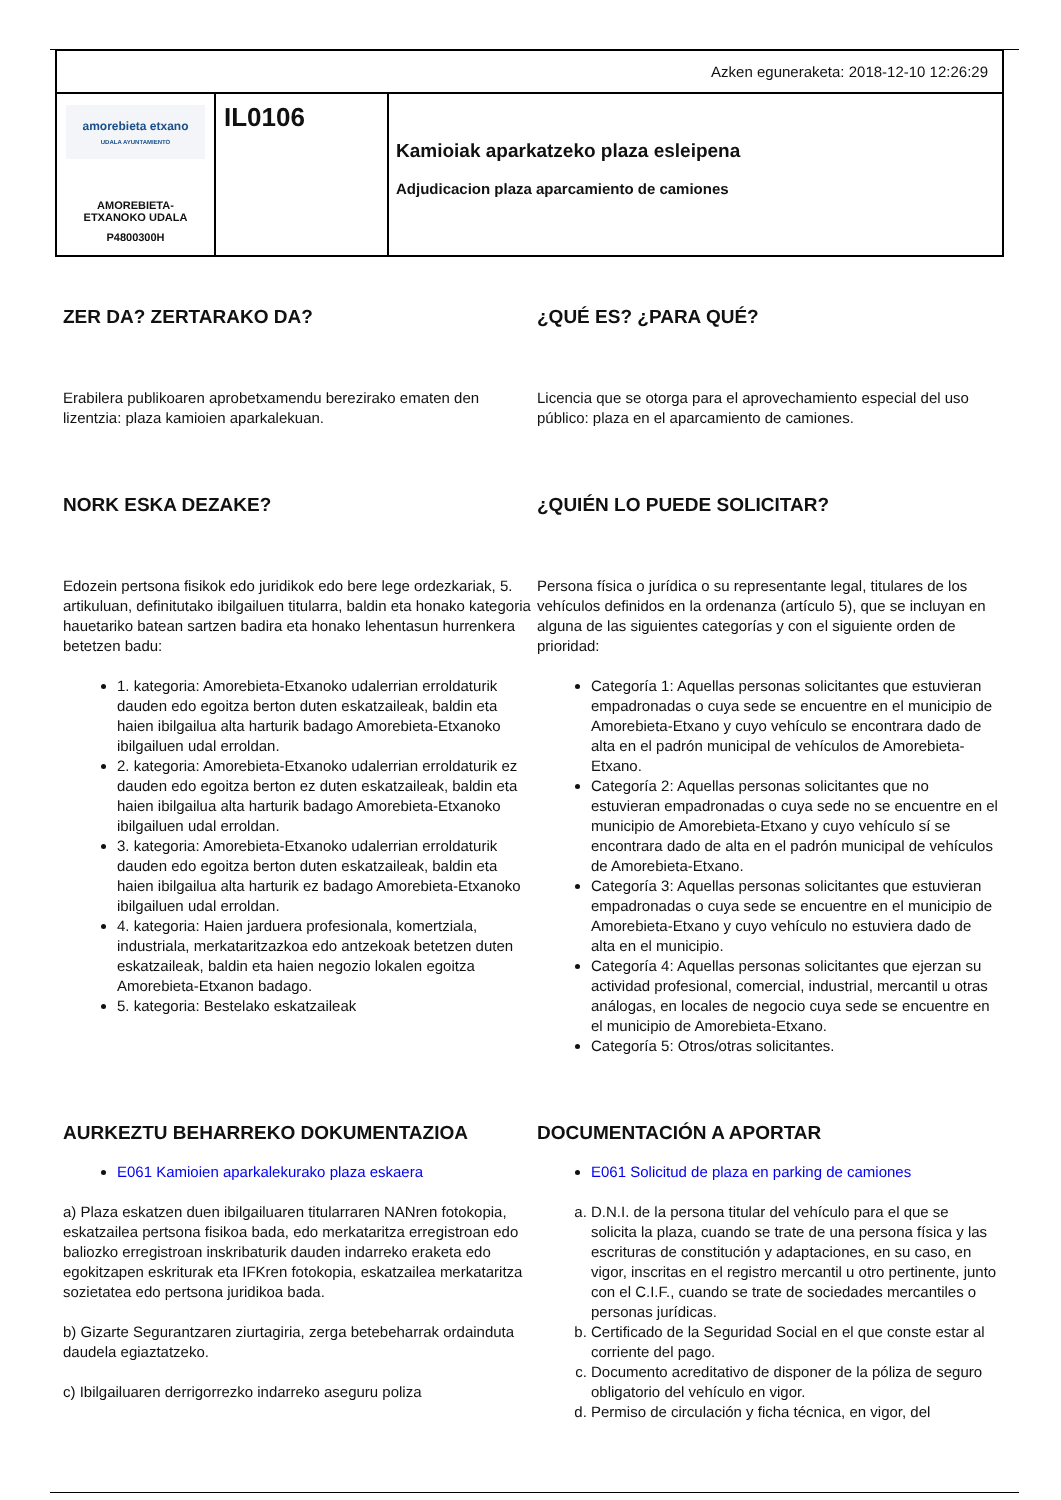| Azken eguneraketa: 2018-12-10 12:26:29 | | |
| amorebieta etxano UDALA AYUNTAMIENTO AMOREBIETA- ETXANOKO UDALA P4800300H | IL0106 | Kamioiak aparkatzeko plaza esleipena Adjudicacion plaza aparcamiento de camiones |
ZER DA? ZERTARAKO DA?
Erabilera publikoaren aprobetxamendu berezirako ematen den lizentzia: plaza kamioien aparkalekuan.
¿QUÉ ES? ¿PARA QUÉ?
Licencia que se otorga para el aprovechamiento especial del uso público: plaza en el aparcamiento de camiones.
NORK ESKA DEZAKE?
Edozein pertsona fisikok edo juridikok edo bere lege ordezkariak, 5. artikuluan, definitutako ibilgailuen titularra, baldin eta honako kategoria hauetariko batean sartzen badira eta honako lehentasun hurrenkera betetzen badu:
1. kategoria: Amorebieta-Etxanoko udalerrian erroldaturik dauden edo egoitza berton duten eskatzaileak, baldin eta haien ibilgailua alta harturik badago Amorebieta-Etxanoko ibilgailuen udal erroldan.
2. kategoria: Amorebieta-Etxanoko udalerrian erroldaturik ez dauden edo egoitza berton ez duten eskatzaileak, baldin eta haien ibilgailua alta harturik badago Amorebieta-Etxanoko ibilgailuen udal erroldan.
3. kategoria: Amorebieta-Etxanoko udalerrian erroldaturik dauden edo egoitza berton duten eskatzaileak, baldin eta haien ibilgailua alta harturik ez badago Amorebieta-Etxanoko ibilgailuen udal erroldan.
4. kategoria: Haien jarduera profesionala, komertziala, industriala, merkataritzazkoa edo antzekoak betetzen duten eskatzaileak, baldin eta haien negozio lokalen egoitza Amorebieta-Etxanon badago.
5. kategoria: Bestelako eskatzaileak
¿QUIÉN LO PUEDE SOLICITAR?
Persona física o jurídica o su representante legal, titulares de los vehículos definidos en la ordenanza (artículo 5), que se incluyan en alguna de las siguientes categorías y con el siguiente orden de prioridad:
Categoría 1: Aquellas personas solicitantes que estuvieran empadronadas o cuya sede se encuentre en el municipio de Amorebieta-Etxano y cuyo vehículo se encontrara dado de alta en el padrón municipal de vehículos de Amorebieta-Etxano.
Categoría 2: Aquellas personas solicitantes que no estuvieran empadronadas o cuya sede no se encuentre en el municipio de Amorebieta-Etxano y cuyo vehículo sí se encontrara dado de alta en el padrón municipal de vehículos de Amorebieta-Etxano.
Categoría 3: Aquellas personas solicitantes que estuvieran empadronadas o cuya sede se encuentre en el municipio de Amorebieta-Etxano y cuyo vehículo no estuviera dado de alta en el municipio.
Categoría 4: Aquellas personas solicitantes que ejerzan su actividad profesional, comercial, industrial, mercantil u otras análogas, en locales de negocio cuya sede se encuentre en el municipio de Amorebieta-Etxano.
Categoría 5: Otros/otras solicitantes.
AURKEZTU BEHARREKO DOKUMENTAZIOA
E061 Kamioien aparkalekurako plaza eskaera
a) Plaza eskatzen duen ibilgailuaren titularraren NANren fotokopia, eskatzailea pertsona fisikoa bada, edo merkataritza erregistroan edo baliozko erregistroan inskribaturik dauden indarreko eraketa edo egokitzapen eskriturak eta IFKren fotokopia, eskatzailea merkataritza sozietatea edo pertsona juridikoa bada.
b) Gizarte Segurantzaren ziurtagiria, zerga betebeharrak ordainduta daudela egiaztatzeko.
c) Ibilgailuaren derrigorrezko indarreko aseguru poliza
DOCUMENTACIÓN A APORTAR
E061 Solicitud de plaza en parking de camiones
a. D.N.I. de la persona titular del vehículo para el que se solicita la plaza, cuando se trate de una persona física y las escrituras de constitución y adaptaciones, en su caso, en vigor, inscritas en el registro mercantil u otro pertinente, junto con el C.I.F., cuando se trate de sociedades mercantiles o personas jurídicas.
b. Certificado de la Seguridad Social en el que conste estar al corriente del pago.
c. Documento acreditativo de disponer de la póliza de seguro obligatorio del vehículo en vigor.
d. Permiso de circulación y ficha técnica, en vigor, del